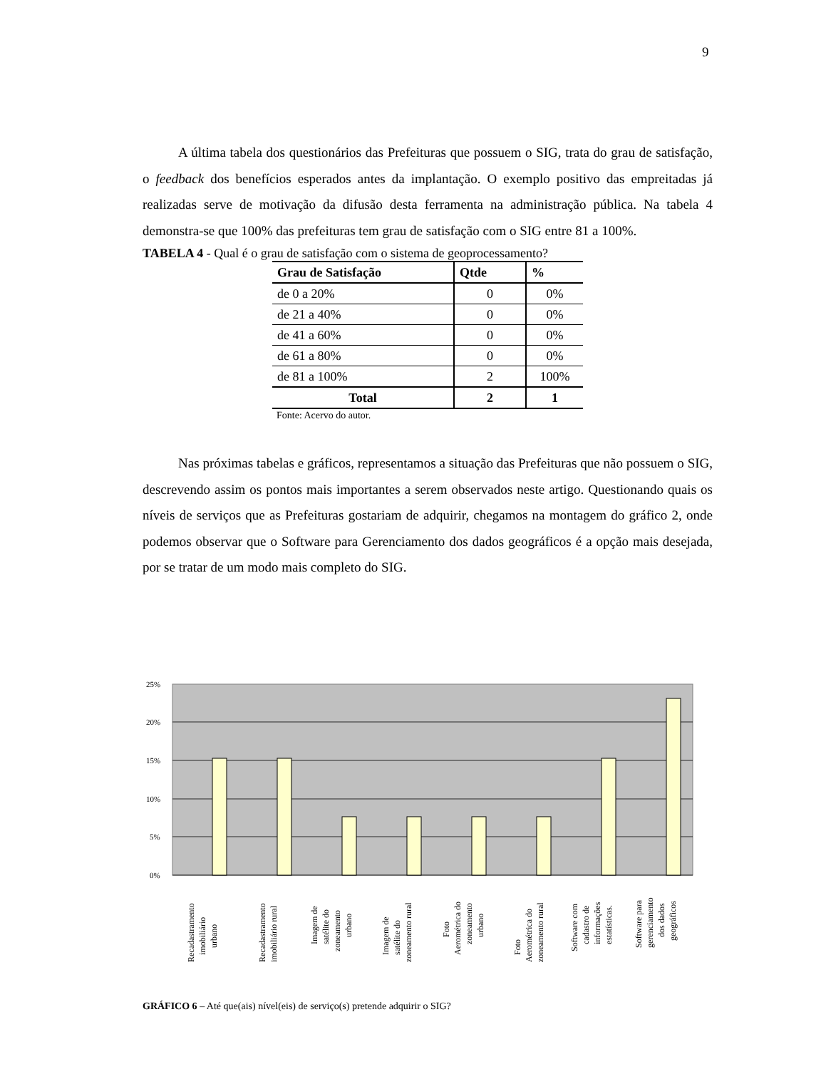9
A última tabela dos questionários das Prefeituras que possuem o SIG, trata do grau de satisfação, o feedback dos benefícios esperados antes da implantação. O exemplo positivo das empreitadas já realizadas serve de motivação da difusão desta ferramenta na administração pública. Na tabela 4 demonstra-se que 100% das prefeituras tem grau de satisfação com o SIG entre 81 a 100%.
TABELA 4 - Qual é o grau de satisfação com o sistema de geoprocessamento?
| Grau de Satisfação | Qtde | % |
| --- | --- | --- |
| de 0 a 20% | 0 | 0% |
| de 21 a 40% | 0 | 0% |
| de 41 a 60% | 0 | 0% |
| de 61 a 80% | 0 | 0% |
| de 81 a 100% | 2 | 100% |
| Total | 2 | 1 |
Fonte: Acervo do autor.
Nas próximas tabelas e gráficos, representamos a situação das Prefeituras que não possuem o SIG, descrevendo assim os pontos mais importantes a serem observados neste artigo. Questionando quais os níveis de serviços que as Prefeituras gostariam de adquirir, chegamos na montagem do gráfico 2, onde podemos observar que o Software para Gerenciamento dos dados geográficos é a opção mais desejada, por se tratar de um modo mais completo do SIG.
25%
20%
15%
10%
5%
0%
Recadastramento
imobiliário
urbano
Recadastramento
imobiliário rural
Imagem de
satélite do
zoneamento
urbano
Imagem de
satélite do
zoneamento rural
Foto
Aerométrica do
zoneamento
urbano
Foto
Aerométrica do
zoneamento rural
Software com
cadastro de
informações
estatísticas.
Software para
gerenciamento
dos dados
geográficos
GRÁFICO 6 – Até que(ais) nível(eis) de serviço(s) pretende adquirir o SIG?